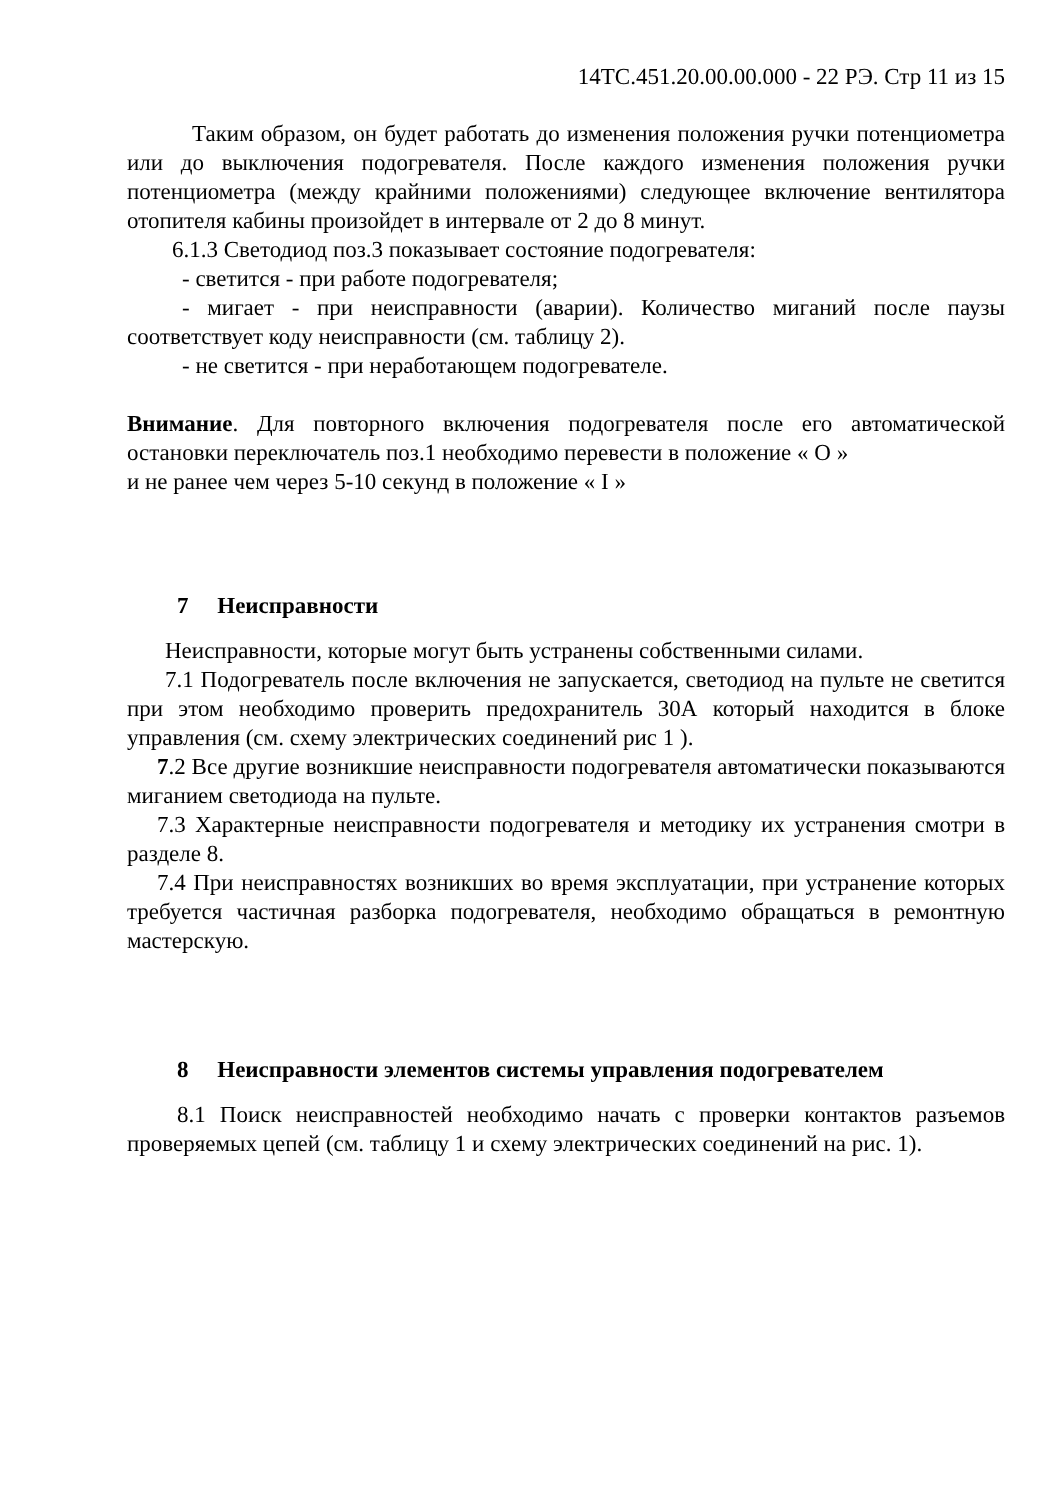14ТС.451.20.00.00.000 - 22 РЭ. Стр 11 из 15
Таким образом, он будет работать до изменения положения ручки потенциометра или до выключения подогревателя. После каждого изменения положения ручки потенциометра (между крайними положениями) следующее включение вентилятора отопителя кабины произойдет в интервале от 2 до 8 минут.
6.1.3 Светодиод поз.3 показывает состояние подогревателя:
- светится - при работе подогревателя;
- мигает - при неисправности (аварии). Количество миганий после паузы соответствует коду неисправности (см. таблицу 2).
- не светится - при неработающем подогревателе.
Внимание. Для повторного включения подогревателя после его автоматической остановки переключатель поз.1 необходимо перевести в положение « О »
и не ранее чем через 5-10 секунд в положение « I »
7 Неисправности
Неисправности, которые могут быть устранены собственными силами.
7.1 Подогреватель после включения не запускается, светодиод на пульте не светится при этом необходимо проверить предохранитель 30А который находится в блоке управления (см. схему электрических соединений рис 1 ).
7.2 Все другие возникшие неисправности подогревателя автоматически показываются миганием светодиода на пульте.
7.3 Характерные неисправности подогревателя и методику их устранения смотри в разделе 8.
7.4 При неисправностях возникших во время эксплуатации, при устранение которых требуется частичная разборка подогревателя, необходимо обращаться в ремонтную мастерскую.
8 Неисправности элементов системы управления подогревателем
8.1 Поиск неисправностей необходимо начать с проверки контактов разъемов проверяемых цепей (см. таблицу 1 и схему электрических соединений на рис. 1).